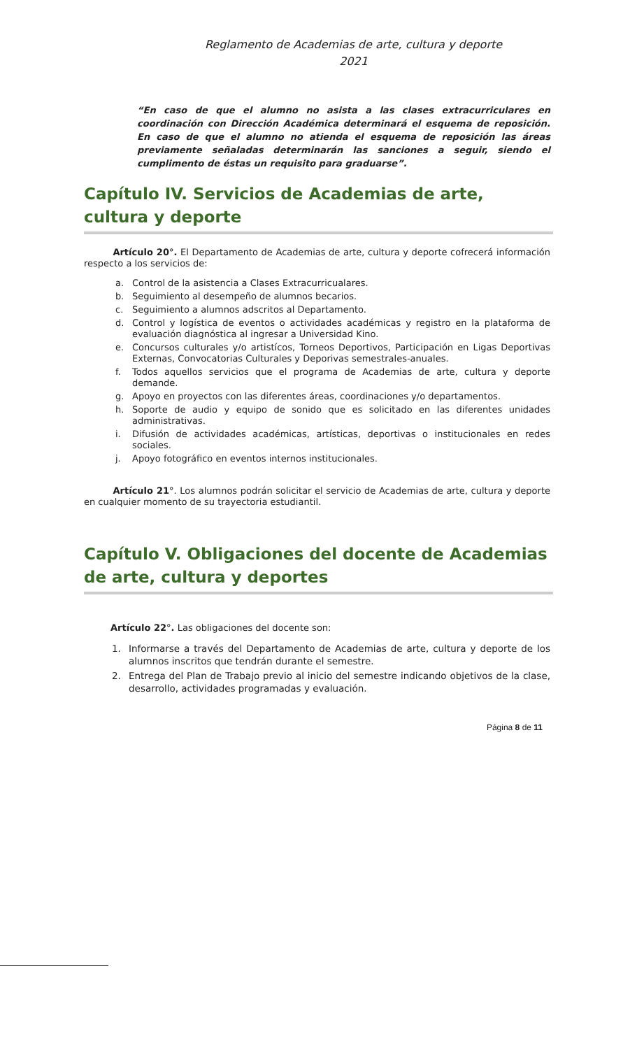Reglamento de Academias de arte, cultura y deporte
2021
“En caso de que el alumno no asista a las clases extracurriculares en coordinación con Dirección Académica determinará el esquema de reposición. En caso de que el alumno no atienda el esquema de reposición las áreas previamente señaladas determinarán las sanciones a seguir, siendo el cumplimento de éstas un requisito para graduarse”.
Capítulo IV. Servicios de Academias de arte, cultura y deporte
Artículo 20°. El Departamento de Academias de arte, cultura y deporte cofrecerá información respecto a los servicios de:
a. Control de la asistencia a Clases Extracurricualares.
b. Seguimiento al desempeño de alumnos becarios.
c. Seguimiento a alumnos adscritos al Departamento.
d. Control y logística de eventos o actividades académicas y registro en la plataforma de evaluación diagnóstica al ingresar a Universidad Kino.
e. Concursos culturales y/o artistícos, Torneos Deportivos, Participación en Ligas Deportivas Externas, Convocatorias Culturales y Deporivas semestrales-anuales.
f. Todos aquellos servicios que el programa de Academias de arte, cultura y deporte demande.
g. Apoyo en proyectos con las diferentes áreas, coordinaciones y/o departamentos.
h. Soporte de audio y equipo de sonido que es solicitado en las diferentes unidades administrativas.
i. Difusión de actividades académicas, artísticas, deportivas o institucionales en redes sociales.
j. Apoyo fotográfico en eventos internos institucionales.
Artículo 21°. Los alumnos podrán solicitar el servicio de Academias de arte, cultura y deporte en cualquier momento de su trayectoria estudiantil.
Capítulo V. Obligaciones del docente de Academias de arte, cultura y deportes
Artículo 22°. Las obligaciones del docente son:
1. Informarse a través del Departamento de Academias de arte, cultura y deporte de los alumnos inscritos que tendrán durante el semestre.
2. Entrega del Plan de Trabajo previo al inicio del semestre indicando objetivos de la clase, desarrollo, actividades programadas y evaluación.
Página 8 de 11